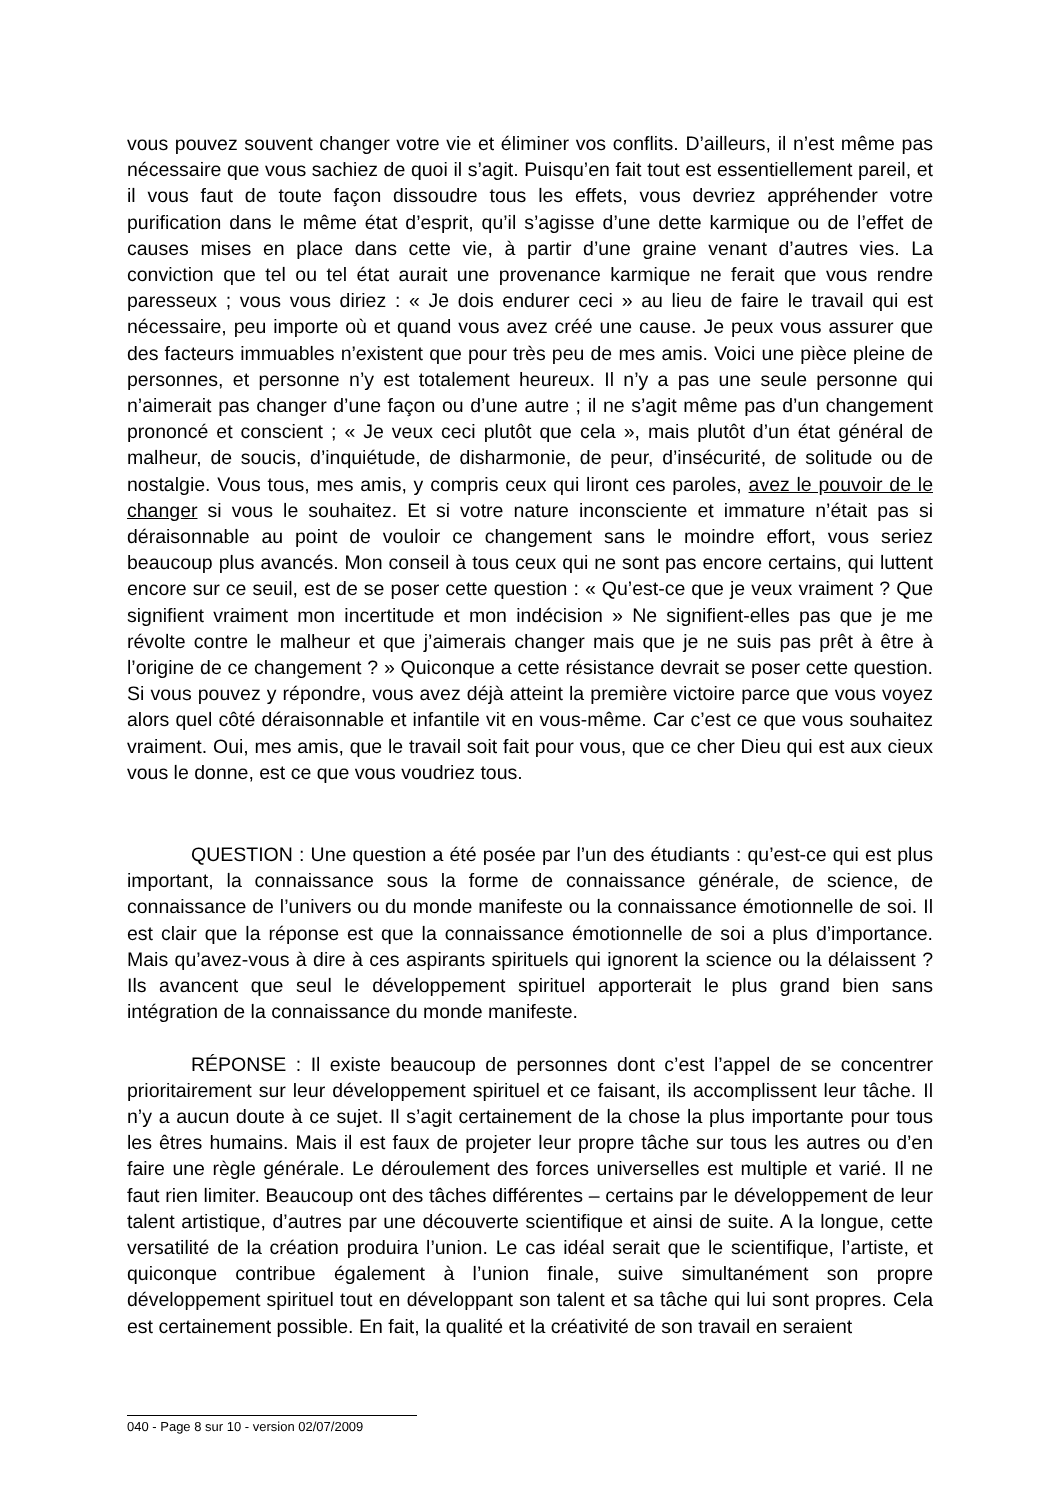vous pouvez souvent changer votre vie et éliminer vos conflits. D’ailleurs, il n’est même pas nécessaire que vous sachiez de quoi il s’agit. Puisqu’en fait tout est essentiellement pareil, et il vous faut de toute façon dissoudre tous les effets, vous devriez appréhender votre purification dans le même état d’esprit, qu’il s’agisse d’une dette karmique ou de l’effet de causes mises en place dans cette vie, à partir d’une graine venant d’autres vies. La conviction que tel ou tel état aurait une provenance karmique ne ferait que vous rendre paresseux ; vous vous diriez : « Je dois endurer ceci » au lieu de faire le travail qui est nécessaire, peu importe où et quand vous avez créé une cause. Je peux vous assurer que des facteurs immuables n’existent que pour très peu de mes amis. Voici une pièce pleine de personnes, et personne n’y est totalement heureux. Il n’y a pas une seule personne qui n’aimerait pas changer d’une façon ou d’une autre ; il ne s’agit même pas d’un changement prononcé et conscient ; « Je veux ceci plutôt que cela », mais plutôt d’un état général de malheur, de soucis, d’inquiétude, de disharmonie, de peur, d’insécurité, de solitude ou de nostalgie. Vous tous, mes amis, y compris ceux qui liront ces paroles, avez le pouvoir de le changer si vous le souhaitez. Et si votre nature inconsciente et immature n’était pas si déraisonnable au point de vouloir ce changement sans le moindre effort, vous seriez beaucoup plus avancés. Mon conseil à tous ceux qui ne sont pas encore certains, qui luttent encore sur ce seuil, est de se poser cette question : « Qu’est-ce que je veux vraiment ? Que signifient vraiment mon incertitude et mon indécision » Ne signifient-elles pas que je me révolte contre le malheur et que j’aimerais changer mais que je ne suis pas prêt à être à l’origine de ce changement ? » Quiconque a cette résistance devrait se poser cette question. Si vous pouvez y répondre, vous avez déjà atteint la première victoire parce que vous voyez alors quel côté déraisonnable et infantile vit en vous-même. Car c’est ce que vous souhaitez vraiment. Oui, mes amis, que le travail soit fait pour vous, que ce cher Dieu qui est aux cieux vous le donne, est ce que vous voudriez tous.
QUESTION : Une question a été posée par l’un des étudiants : qu’est-ce qui est plus important, la connaissance sous la forme de connaissance générale, de science, de connaissance de l’univers ou du monde manifeste ou la connaissance émotionnelle de soi. Il est clair que la réponse est que la connaissance émotionnelle de soi a plus d’importance. Mais qu’avez-vous à dire à ces aspirants spirituels qui ignorent la science ou la délaissent ? Ils avancent que seul le développement spirituel apporterait le plus grand bien sans intégration de la connaissance du monde manifeste.
RÉPONSE : Il existe beaucoup de personnes dont c’est l’appel de se concentrer prioritairement sur leur développement spirituel et ce faisant, ils accomplissent leur tâche. Il n’y a aucun doute à ce sujet. Il s’agit certainement de la chose la plus importante pour tous les êtres humains. Mais il est faux de projeter leur propre tâche sur tous les autres ou d’en faire une règle générale. Le déroulement des forces universelles est multiple et varié. Il ne faut rien limiter. Beaucoup ont des tâches différentes – certains par le développement de leur talent artistique, d’autres par une découverte scientifique et ainsi de suite. A la longue, cette versatilité de la création produira l’union. Le cas idéal serait que le scientifique, l’artiste, et quiconque contribue également à l’union finale, suive simultanément son propre développement spirituel tout en développant son talent et sa tâche qui lui sont propres. Cela est certainement possible. En fait, la qualité et la créativité de son travail en seraient
040 - Page 8 sur 10 - version 02/07/2009